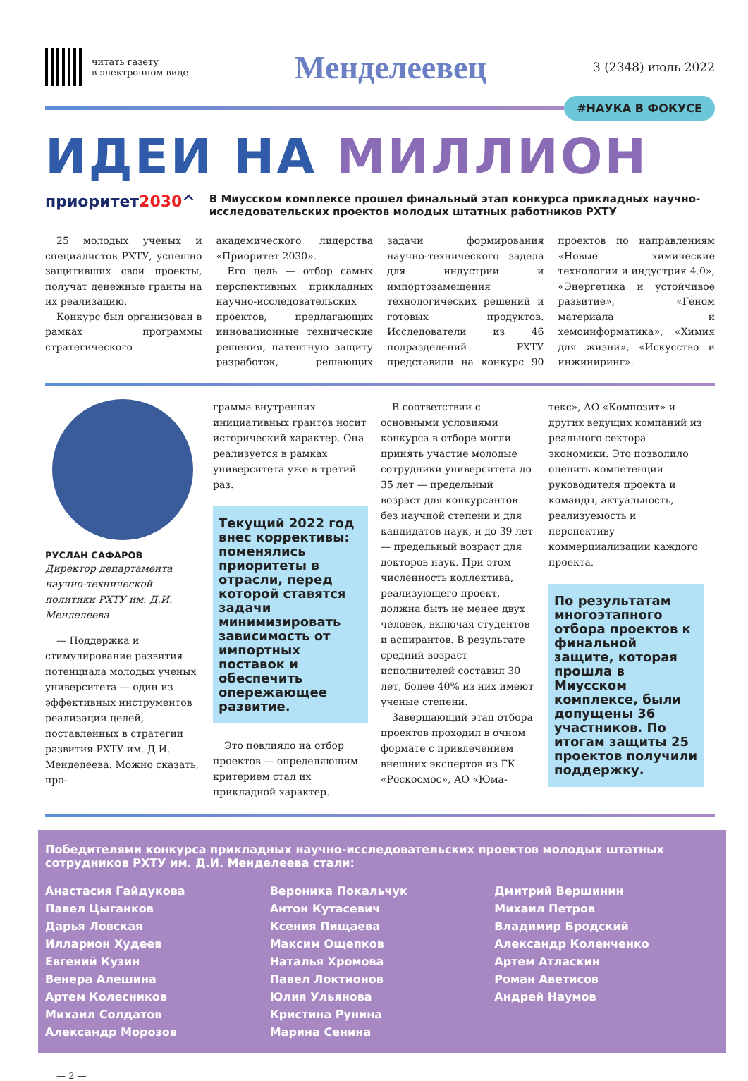читать газету
в электронном виде
Менделеевец
3 (2348) июль 2022
#НАУКА В ФОКУСЕ
ИДЕИ НА МИЛЛИОН
приоритет2030^
В Миусском комплексе прошел финальный этап конкурса прикладных научно-исследовательских проектов молодых штатных работников РХТУ
25 молодых ученых и специалистов РХТУ, успешно защитивших свои проекты, получат денежные гранты на их реализацию.
Конкурс был организован в рамках программы стратегического академического лидерства «Приоритет 2030».
Его цель — отбор самых перспективных прикладных научно-исследовательских проектов, предлагающих инновационные технические решения, патентную защиту разработок, решающих задачи формирования научно-технического задела для индустрии и импортозамещения технологических решений и готовых продуктов. Исследователи из 46 подразделений РХТУ представили на конкурс 90 проектов по направлениям «Новые химические технологии и индустрия 4.0», «Энергетика и устойчивое развитие», «Геном материала и хемоинформатика», «Химия для жизни», «Искусство и инжиниринг».
РУСЛАН САФАРОВ
Директор департамента научно-технической политики РХТУ им. Д.И. Менделеева
— Поддержка и стимулирование развития потенциала молодых ученых университета — один из эффективных инструментов реализации целей, поставленных в стратегии развития РХТУ им. Д.И. Менделеева. Можно сказать, про-
грамма внутренних инициативных грантов носит исторический характер. Она реализуется в рамках университета уже в третий раз.
Текущий 2022 год внес коррективы: поменялись приоритеты в отрасли, перед которой ставятся задачи минимизировать зависимость от импортных поставок и обеспечить опережающее развитие.
Это повлияло на отбор проектов — определяющим критерием стал их прикладной характер.
В соответствии с основными условиями конкурса в отборе могли принять участие молодые сотрудники университета до 35 лет — предельный возраст для конкурсантов без научной степени и для кандидатов наук, и до 39 лет — предельный возраст для докторов наук. При этом численность коллектива, реализующего проект, должна быть не менее двух человек, включая студентов и аспирантов. В результате средний возраст исполнителей составил 30 лет, более 40% из них имеют ученые степени.
Завершающий этап отбора проектов проходил в очном формате с привлечением внешних экспертов из ГК «Роскосмос», АО «Юма-
текс», АО «Композит» и других ведущих компаний из реального сектора экономики. Это позволило оценить компетенции руководителя проекта и команды, актуальность, реализуемость и перспективу коммерциализации каждого проекта.
По результатам многоэтапного отбора проектов к финальной защите, которая прошла в Миусском комплексе, были допущены 36 участников. По итогам защиты 25 проектов получили поддержку.
Победителями конкурса прикладных научно-исследовательских проектов молодых штатных сотрудников РХТУ им. Д.И. Менделеева стали:
Анастасия Гайдукова
Павел Цыганков
Дарья Ловская
Илларион Худеев
Евгений Кузин
Венера Алешина
Артем Колесников
Михаил Солдатов
Александр Морозов
Вероника Покальчук
Антон Кутасевич
Ксения Пищаева
Максим Ощепков
Наталья Хромова
Павел Локтионов
Юлия Ульянова
Кристина Рунина
Марина Сенина
Дмитрий Вершинин
Михаил Петров
Владимир Бродский
Александр Коленченко
Артем Атласкин
Роман Аветисов
Андрей Наумов
— 2 —